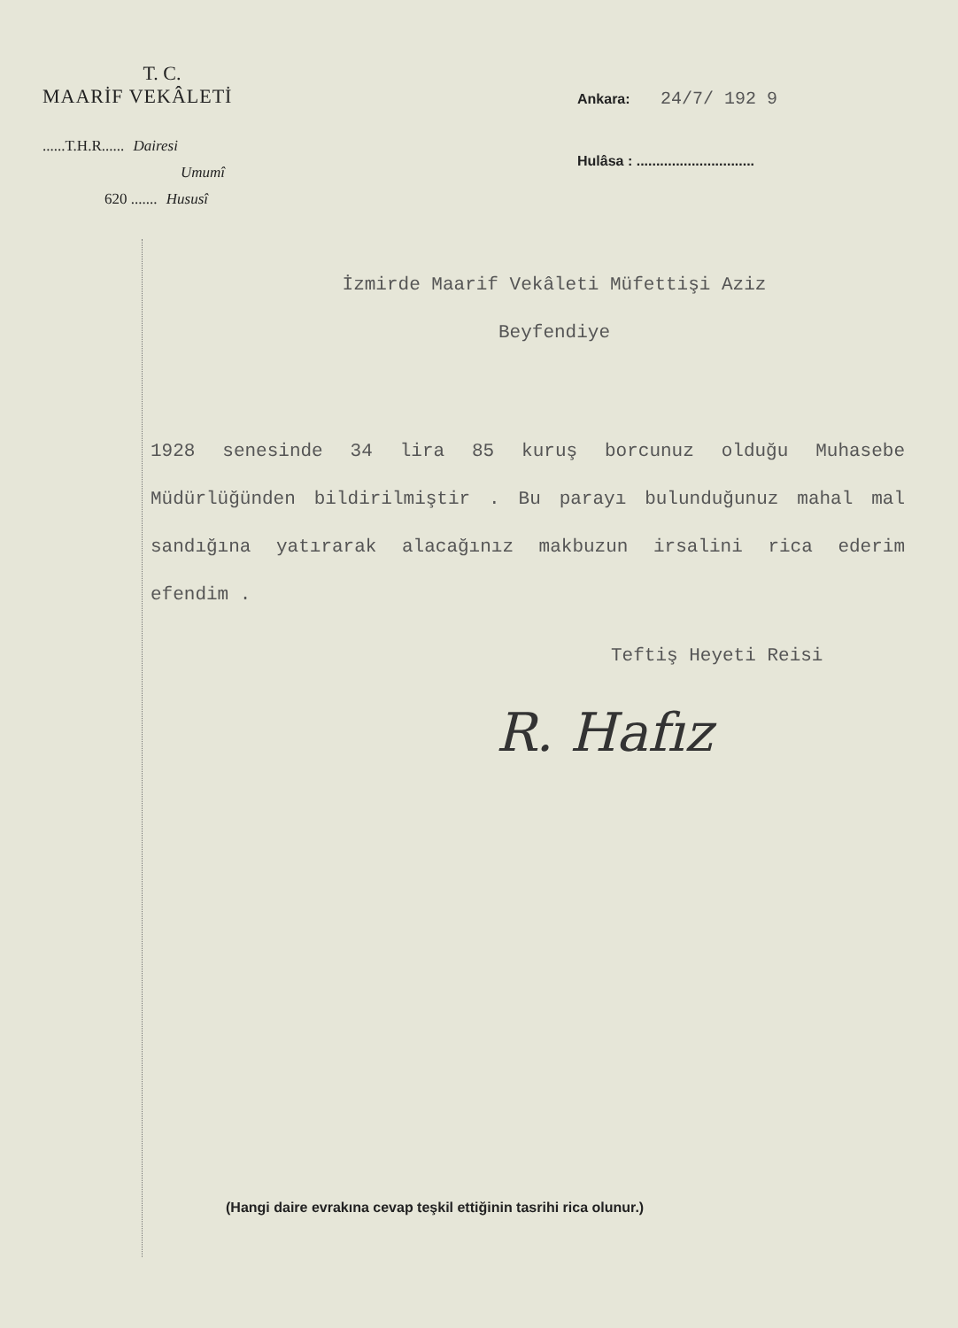T. C.
MAARİF VEKÂLETİ
......T.H.R...... Dairesi
Umumî
620 ....... Hususî
Ankara: 24/7/ 192 9
Hulâsa : ..............................
İzmirde Maarif Vekâleti Müfettişi Aziz
Beyfendiye
1928 senesinde 34 lira 85 kuruş borcunuz olduğu Muhasebe Müdürlüğünden bildirilmiştir . Bu parayı bulunduğunuz mahal mal sandığına yatırarak alacağınız makbuzun irsalini rica ederim efendim .
Teftiş Heyeti Reisi
R. Hafız
(Hangi daire evrakına cevap teşkil ettiğinin tasrihi rica olunur.)